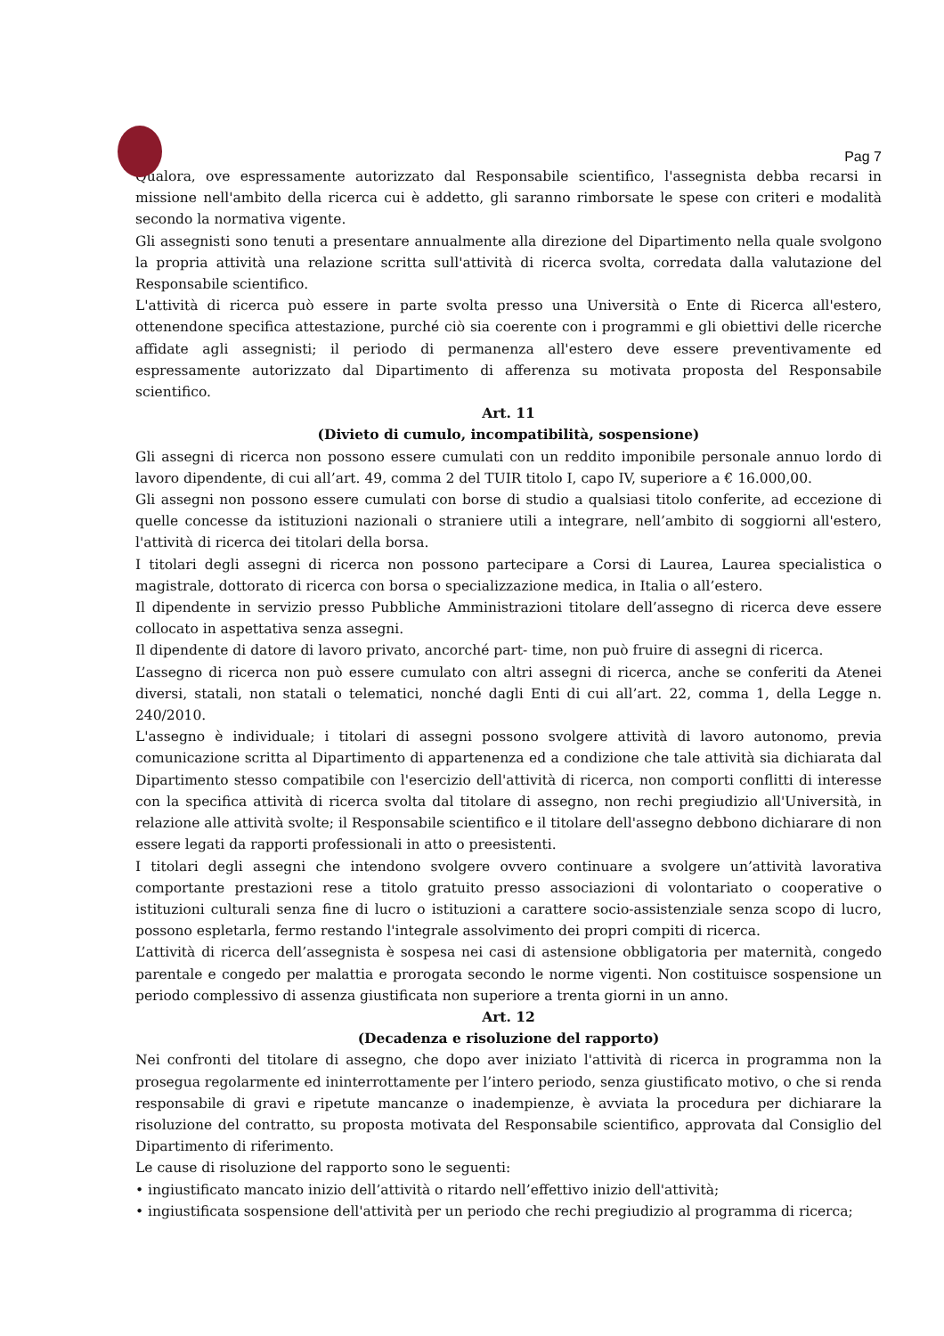Pag 7
Qualora, ove espressamente autorizzato dal Responsabile scientifico, l'assegnista debba recarsi in missione nell'ambito della ricerca cui è addetto, gli saranno rimborsate le spese con criteri e modalità secondo la normativa vigente.
Gli assegnisti sono tenuti a presentare annualmente alla direzione del Dipartimento nella quale svolgono la propria attività una relazione scritta sull'attività di ricerca svolta, corredata dalla valutazione del Responsabile scientifico.
L'attività di ricerca può essere in parte svolta presso una Università o Ente di Ricerca all'estero, ottenendone specifica attestazione, purché ciò sia coerente con i programmi e gli obiettivi delle ricerche affidate agli assegnisti; il periodo di permanenza all'estero deve essere preventivamente ed espressamente autorizzato dal Dipartimento di afferenza su motivata proposta del Responsabile scientifico.
Art. 11
(Divieto di cumulo, incompatibilità, sospensione)
Gli assegni di ricerca non possono essere cumulati con un reddito imponibile personale annuo lordo di lavoro dipendente, di cui all’art. 49, comma 2 del TUIR titolo I, capo IV, superiore a € 16.000,00.
Gli assegni non possono essere cumulati con borse di studio a qualsiasi titolo conferite, ad eccezione di quelle concesse da istituzioni nazionali o straniere utili a integrare, nell’ambito di soggiorni all'estero, l'attività di ricerca dei titolari della borsa.
I titolari degli assegni di ricerca non possono partecipare a Corsi di Laurea, Laurea specialistica o magistrale, dottorato di ricerca con borsa o specializzazione medica, in Italia o all’estero.
Il dipendente in servizio presso Pubbliche Amministrazioni titolare dell’assegno di ricerca deve essere collocato in aspettativa senza assegni.
Il dipendente di datore di lavoro privato, ancorché part- time, non può fruire di assegni di ricerca.
L’assegno di ricerca non può essere cumulato con altri assegni di ricerca, anche se conferiti da Atenei diversi, statali, non statali o telematici, nonché dagli Enti di cui all’art. 22, comma 1, della Legge n. 240/2010.
L'assegno è individuale; i titolari di assegni possono svolgere attività di lavoro autonomo, previa comunicazione scritta al Dipartimento di appartenenza ed a condizione che tale attività sia dichiarata dal Dipartimento stesso compatibile con l'esercizio dell'attività di ricerca, non comporti conflitti di interesse con la specifica attività di ricerca svolta dal titolare di assegno, non rechi pregiudizio all'Università, in relazione alle attività svolte; il Responsabile scientifico e il titolare dell'assegno debbono dichiarare di non essere legati da rapporti professionali in atto o preesistenti.
I titolari degli assegni che intendono svolgere ovvero continuare a svolgere un’attività lavorativa comportante prestazioni rese a titolo gratuito presso associazioni di volontariato o cooperative o istituzioni culturali senza fine di lucro o istituzioni a carattere socio-assistenziale senza scopo di lucro, possono espletarla, fermo restando l'integrale assolvimento dei propri compiti di ricerca.
L’attività di ricerca dell’assegnista è sospesa nei casi di astensione obbligatoria per maternità, congedo parentale e congedo per malattia e prorogata secondo le norme vigenti. Non costituisce sospensione un periodo complessivo di assenza giustificata non superiore a trenta giorni in un anno.
Art. 12
(Decadenza e risoluzione del rapporto)
Nei confronti del titolare di assegno, che dopo aver iniziato l'attività di ricerca in programma non la prosegua regolarmente ed ininterrottamente per l’intero periodo, senza giustificato motivo, o che si renda responsabile di gravi e ripetute mancanze o inadempienze, è avviata la procedura per dichiarare la risoluzione del contratto, su proposta motivata del Responsabile scientifico, approvata dal Consiglio del Dipartimento di riferimento.
Le cause di risoluzione del rapporto sono le seguenti:
• ingiustificato mancato inizio dell’attività o ritardo nell’effettivo inizio dell'attività;
• ingiustificata sospensione dell'attività per un periodo che rechi pregiudizio al programma di ricerca;